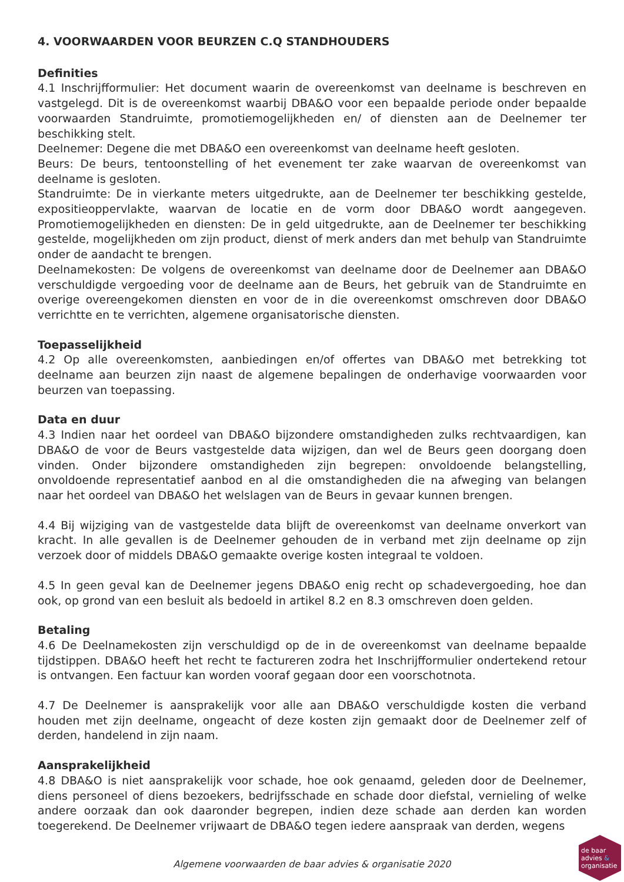4. VOORWAARDEN VOOR BEURZEN C.Q STANDHOUDERS
Definities
4.1 Inschrijfformulier: Het document waarin de overeenkomst van deelname is beschreven en vastgelegd. Dit is de overeenkomst waarbij DBA&O voor een bepaalde periode onder bepaalde voorwaarden Standruimte, promotiemogelijkheden en/ of diensten aan de Deelnemer ter beschikking stelt.
Deelnemer: Degene die met DBA&O een overeenkomst van deelname heeft gesloten.
Beurs: De beurs, tentoonstelling of het evenement ter zake waarvan de overeenkomst van deelname is gesloten.
Standruimte: De in vierkante meters uitgedrukte, aan de Deelnemer ter beschikking gestelde, expositieoppervlakte, waarvan de locatie en de vorm door DBA&O wordt aangegeven. Promotiemogelijkheden en diensten: De in geld uitgedrukte, aan de Deelnemer ter beschikking gestelde, mogelijkheden om zijn product, dienst of merk anders dan met behulp van Standruimte onder de aandacht te brengen.
Deelnamekosten: De volgens de overeenkomst van deelname door de Deelnemer aan DBA&O verschuldigde vergoeding voor de deelname aan de Beurs, het gebruik van de Standruimte en overige overeengekomen diensten en voor de in die overeenkomst omschreven door DBA&O verrichtte en te verrichten, algemene organisatorische diensten.
Toepasselijkheid
4.2 Op alle overeenkomsten, aanbiedingen en/of offertes van DBA&O met betrekking tot deelname aan beurzen zijn naast de algemene bepalingen de onderhavige voorwaarden voor beurzen van toepassing.
Data en duur
4.3 Indien naar het oordeel van DBA&O bijzondere omstandigheden zulks rechtvaardigen, kan DBA&O de voor de Beurs vastgestelde data wijzigen, dan wel de Beurs geen doorgang doen vinden. Onder bijzondere omstandigheden zijn begrepen: onvoldoende belangstelling, onvoldoende representatief aanbod en al die omstandigheden die na afweging van belangen naar het oordeel van DBA&O het welslagen van de Beurs in gevaar kunnen brengen.
4.4 Bij wijziging van de vastgestelde data blijft de overeenkomst van deelname onverkort van kracht. In alle gevallen is de Deelnemer gehouden de in verband met zijn deelname op zijn verzoek door of middels DBA&O gemaakte overige kosten integraal te voldoen.
4.5 In geen geval kan de Deelnemer jegens DBA&O enig recht op schadevergoeding, hoe dan ook, op grond van een besluit als bedoeld in artikel 8.2 en 8.3 omschreven doen gelden.
Betaling
4.6 De Deelnamekosten zijn verschuldigd op de in de overeenkomst van deelname bepaalde tijdstippen. DBA&O heeft het recht te factureren zodra het Inschrijfformulier ondertekend retour is ontvangen. Een factuur kan worden vooraf gegaan door een voorschotnota.
4.7 De Deelnemer is aansprakelijk voor alle aan DBA&O verschuldigde kosten die verband houden met zijn deelname, ongeacht of deze kosten zijn gemaakt door de Deelnemer zelf of derden, handelend in zijn naam.
Aansprakelijkheid
4.8 DBA&O is niet aansprakelijk voor schade, hoe ook genaamd, geleden door de Deelnemer, diens personeel of diens bezoekers, bedrijfsschade en schade door diefstal, vernieling of welke andere oorzaak dan ook daaronder begrepen, indien deze schade aan derden kan worden toegerekend. De Deelnemer vrijwaart de DBA&O tegen iedere aanspraak van derden, wegens
Algemene voorwaarden de baar advies & organisatie 2020
de baar
advies &
organisatie